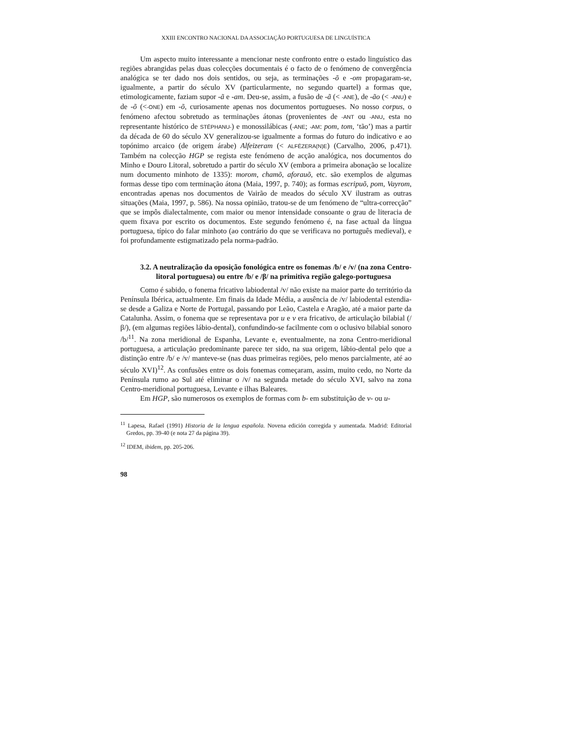XXIII ENCONTRO NACIONAL DA ASSOCIAÇÃO PORTUGUESA DE LINGUÍSTICA
Um aspecto muito interessante a mencionar neste confronto entre o estado linguístico das regiões abrangidas pelas duas colecções documentais é o facto de o fenómeno de convergência analógica se ter dado nos dois sentidos, ou seja, as terminações -õ e -om propagaram-se, igualmente, a partir do século XV (particularmente, no segundo quartel) a formas que, etimologicamente, faziam supor -ã e -am. Deu-se, assim, a fusão de -ã (< -ANE), de -ão (< -ANU) e de -õ (<-ONE) em -õ, curiosamente apenas nos documentos portugueses. No nosso corpus, o fenómeno afectou sobretudo as terminações átonas (provenientes de -ANT ou -ANU, esta no representante histórico de STĒPHANU-) e monossilábicas (-ANE; -AM: pom, tom, ‘tão’) mas a partir da década de 60 do século XV generalizou-se igualmente a formas do futuro do indicativo e ao topónimo arcaico (de origem árabe) Alfeizeram (< ALFĒZERA(N)E) (Carvalho, 2006, p.471). Também na colecção HGP se regista este fenómeno de acção analógica, nos documentos do Minho e Douro Litoral, sobretudo a partir do século XV (embora a primeira abonação se localize num documento minhoto de 1335): morom, chamõ, aforauõ, etc. são exemplos de algumas formas desse tipo com terminação átona (Maia, 1997, p. 740); as formas escripuõ, pom, Vayrom, encontradas apenas nos documentos de Vairão de meados do século XV ilustram as outras situações (Maia, 1997, p. 586). Na nossa opinião, tratou-se de um fenómeno de “ultra-correcção” que se impôs dialectalmente, com maior ou menor intensidade consoante o grau de literacia de quem fixava por escrito os documentos. Este segundo fenómeno é, na fase actual da língua portuguesa, típico do falar minhoto (ao contrário do que se verificava no português medieval), e foi profundamente estigmatizado pela norma-padrão.
3.2. A neutralização da oposição fonológica entre os fonemas /b/ e /v/ (na zona Centro-litoral portuguesa) ou entre /b/ e /β/ na primitiva região galego-portuguesa
Como é sabido, o fonema fricativo labiodental /v/ não existe na maior parte do território da Península Ibérica, actualmente. Em finais da Idade Média, a ausência de /v/ labiodental estendia-se desde a Galiza e Norte de Portugal, passando por Leão, Castela e Aragão, até a maior parte da Catalunha. Assim, o fonema que se representava por u e v era fricativo, de articulação bilabial (/β/), (em algumas regiões lábio-dental), confundindo-se facilmente com o oclusivo bilabial sonoro /b/<sup>11</sup>. Na zona meridional de Espanha, Levante e, eventualmente, na zona Centro-meridional portuguesa, a articulação predominante parece ter sido, na sua origem, lábio-dental pelo que a distinção entre /b/ e /v/ manteve-se (nas duas primeiras regiões, pelo menos parcialmente, até ao século XVI)<sup>12</sup>. As confusões entre os dois fonemas começaram, assim, muito cedo, no Norte da Península rumo ao Sul até eliminar o /v/ na segunda metade do século XVI, salvo na zona Centro-meridional portuguesa, Levante e ilhas Baleares.
Em HGP, são numerosos os exemplos de formas com b- em substituição de v- ou u-
<sup>11</sup> Lapesa, Rafael (1991) Historia de la lengua española. Novena edición corregida y aumentada. Madrid: Editorial Gredos, pp. 39-40 (e nota 27 da página 39).
<sup>12</sup> IDEM, ibidem, pp. 205-206.
98